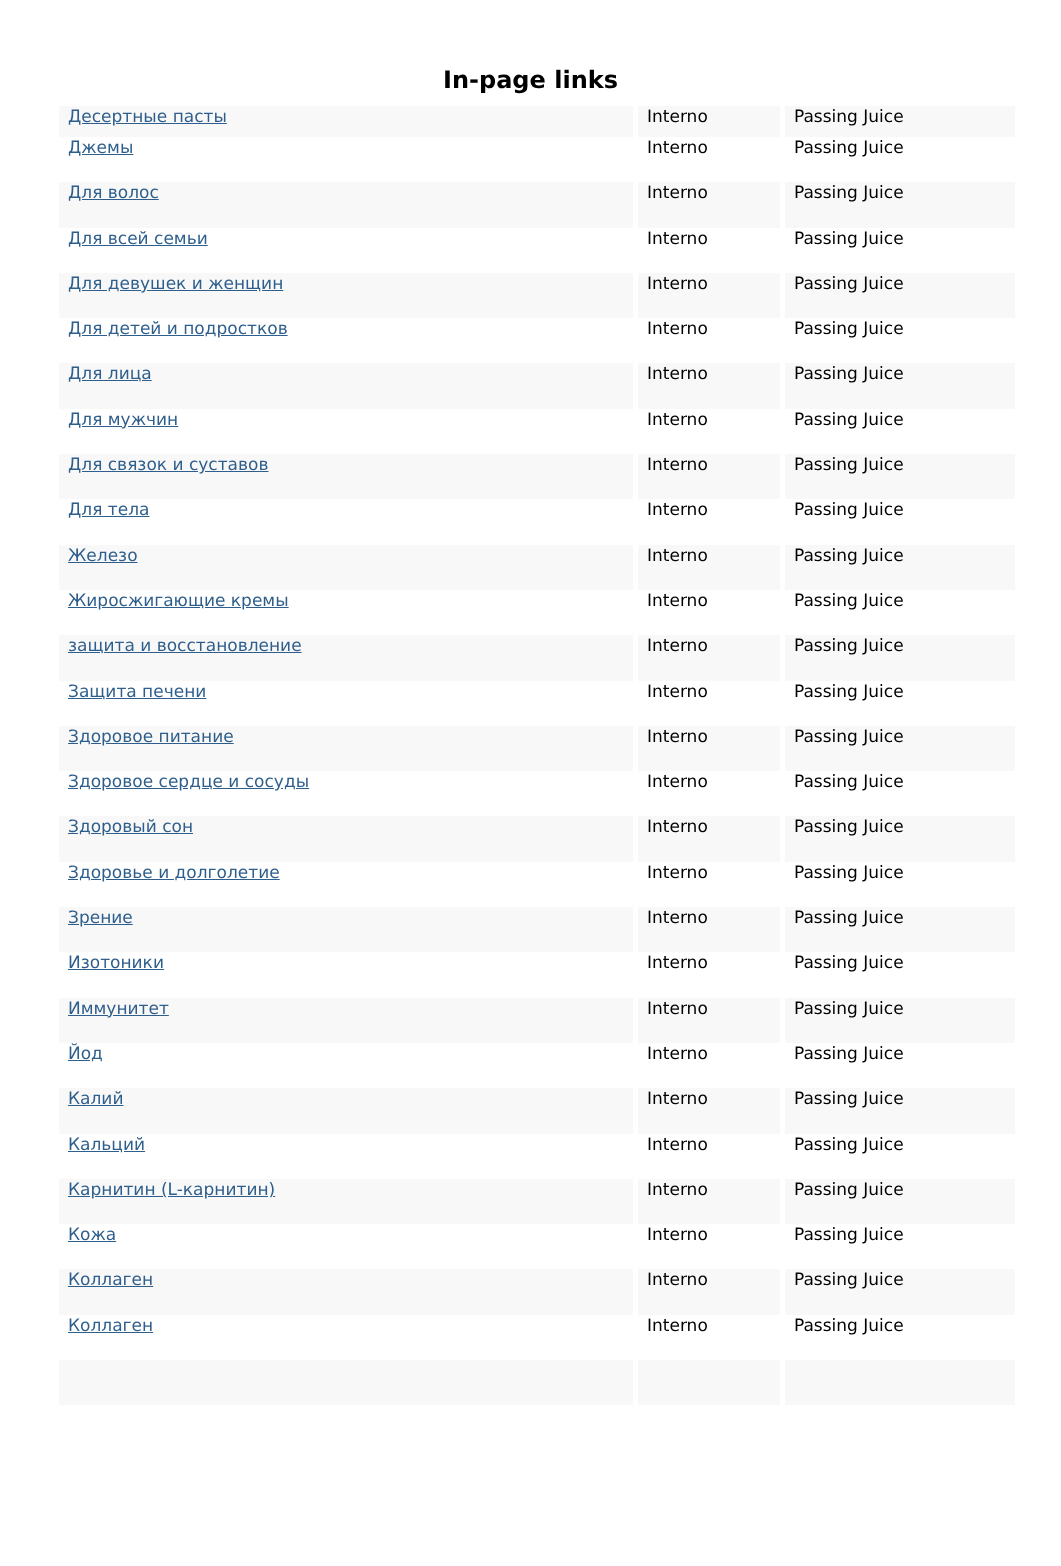In-page links
| Десертные пасты | Interno | Passing Juice |
| Джемы | Interno | Passing Juice |
| Для волос | Interno | Passing Juice |
| Для всей семьи | Interno | Passing Juice |
| Для девушек и женщин | Interno | Passing Juice |
| Для детей и подростков | Interno | Passing Juice |
| Для лица | Interno | Passing Juice |
| Для мужчин | Interno | Passing Juice |
| Для связок и суставов | Interno | Passing Juice |
| Для тела | Interno | Passing Juice |
| Железо | Interno | Passing Juice |
| Жиросжигающие кремы | Interno | Passing Juice |
| защита и восстановление | Interno | Passing Juice |
| Защита печени | Interno | Passing Juice |
| Здоровое питание | Interno | Passing Juice |
| Здоровое сердце и сосуды | Interno | Passing Juice |
| Здоровый сон | Interno | Passing Juice |
| Здоровье и долголетие | Interno | Passing Juice |
| Зрение | Interno | Passing Juice |
| Изотоники | Interno | Passing Juice |
| Иммунитет | Interno | Passing Juice |
| Йод | Interno | Passing Juice |
| Калий | Interno | Passing Juice |
| Кальций | Interno | Passing Juice |
| Карнитин (L-карнитин) | Interno | Passing Juice |
| Кожа | Interno | Passing Juice |
| Коллаген | Interno | Passing Juice |
| Коллаген | Interno | Passing Juice |